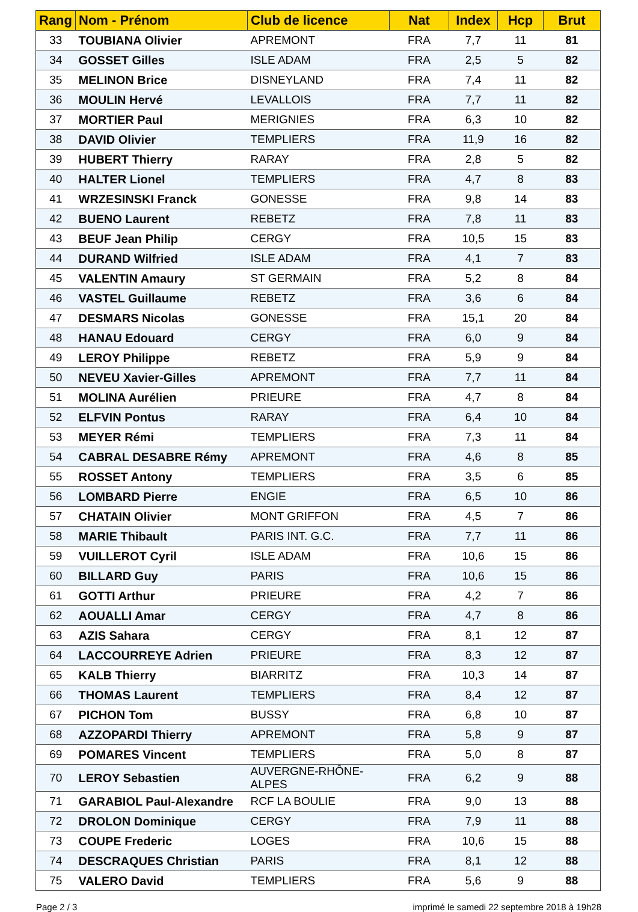| Rang | Nom - Prénom | Club de licence | Nat | Index | Hcp | Brut |
| --- | --- | --- | --- | --- | --- | --- |
| 33 | TOUBIANA Olivier | APREMONT | FRA | 7,7 | 11 | 81 |
| 34 | GOSSET Gilles | ISLE ADAM | FRA | 2,5 | 5 | 82 |
| 35 | MELINON Brice | DISNEYLAND | FRA | 7,4 | 11 | 82 |
| 36 | MOULIN Hervé | LEVALLOIS | FRA | 7,7 | 11 | 82 |
| 37 | MORTIER Paul | MERIGNIES | FRA | 6,3 | 10 | 82 |
| 38 | DAVID Olivier | TEMPLIERS | FRA | 11,9 | 16 | 82 |
| 39 | HUBERT Thierry | RARAY | FRA | 2,8 | 5 | 82 |
| 40 | HALTER Lionel | TEMPLIERS | FRA | 4,7 | 8 | 83 |
| 41 | WRZESINSKI Franck | GONESSE | FRA | 9,8 | 14 | 83 |
| 42 | BUENO Laurent | REBETZ | FRA | 7,8 | 11 | 83 |
| 43 | BEUF Jean Philip | CERGY | FRA | 10,5 | 15 | 83 |
| 44 | DURAND Wilfried | ISLE ADAM | FRA | 4,1 | 7 | 83 |
| 45 | VALENTIN Amaury | ST GERMAIN | FRA | 5,2 | 8 | 84 |
| 46 | VASTEL Guillaume | REBETZ | FRA | 3,6 | 6 | 84 |
| 47 | DESMARS Nicolas | GONESSE | FRA | 15,1 | 20 | 84 |
| 48 | HANAU Edouard | CERGY | FRA | 6,0 | 9 | 84 |
| 49 | LEROY Philippe | REBETZ | FRA | 5,9 | 9 | 84 |
| 50 | NEVEU Xavier-Gilles | APREMONT | FRA | 7,7 | 11 | 84 |
| 51 | MOLINA Aurélien | PRIEURE | FRA | 4,7 | 8 | 84 |
| 52 | ELFVIN Pontus | RARAY | FRA | 6,4 | 10 | 84 |
| 53 | MEYER Rémi | TEMPLIERS | FRA | 7,3 | 11 | 84 |
| 54 | CABRAL DESABRE Rémy | APREMONT | FRA | 4,6 | 8 | 85 |
| 55 | ROSSET Antony | TEMPLIERS | FRA | 3,5 | 6 | 85 |
| 56 | LOMBARD Pierre | ENGIE | FRA | 6,5 | 10 | 86 |
| 57 | CHATAIN Olivier | MONT GRIFFON | FRA | 4,5 | 7 | 86 |
| 58 | MARIE Thibault | PARIS INT. G.C. | FRA | 7,7 | 11 | 86 |
| 59 | VUILLEROT Cyril | ISLE ADAM | FRA | 10,6 | 15 | 86 |
| 60 | BILLARD Guy | PARIS | FRA | 10,6 | 15 | 86 |
| 61 | GOTTI Arthur | PRIEURE | FRA | 4,2 | 7 | 86 |
| 62 | AOUALLI Amar | CERGY | FRA | 4,7 | 8 | 86 |
| 63 | AZIS Sahara | CERGY | FRA | 8,1 | 12 | 87 |
| 64 | LACCOURREYE Adrien | PRIEURE | FRA | 8,3 | 12 | 87 |
| 65 | KALB Thierry | BIARRITZ | FRA | 10,3 | 14 | 87 |
| 66 | THOMAS Laurent | TEMPLIERS | FRA | 8,4 | 12 | 87 |
| 67 | PICHON Tom | BUSSY | FRA | 6,8 | 10 | 87 |
| 68 | AZZOPARDI Thierry | APREMONT | FRA | 5,8 | 9 | 87 |
| 69 | POMARES Vincent | TEMPLIERS | FRA | 5,0 | 8 | 87 |
| 70 | LEROY Sebastien | AUVERGNE-RHÔNE-ALPES | FRA | 6,2 | 9 | 88 |
| 71 | GARABIOL Paul-Alexandre | RCF LA BOULIE | FRA | 9,0 | 13 | 88 |
| 72 | DROLON Dominique | CERGY | FRA | 7,9 | 11 | 88 |
| 73 | COUPE Frederic | LOGES | FRA | 10,6 | 15 | 88 |
| 74 | DESCRAQUES Christian | PARIS | FRA | 8,1 | 12 | 88 |
| 75 | VALERO David | TEMPLIERS | FRA | 5,6 | 9 | 88 |
Page 2 / 3 imprimé le samedi 22 septembre 2018 à 19h28